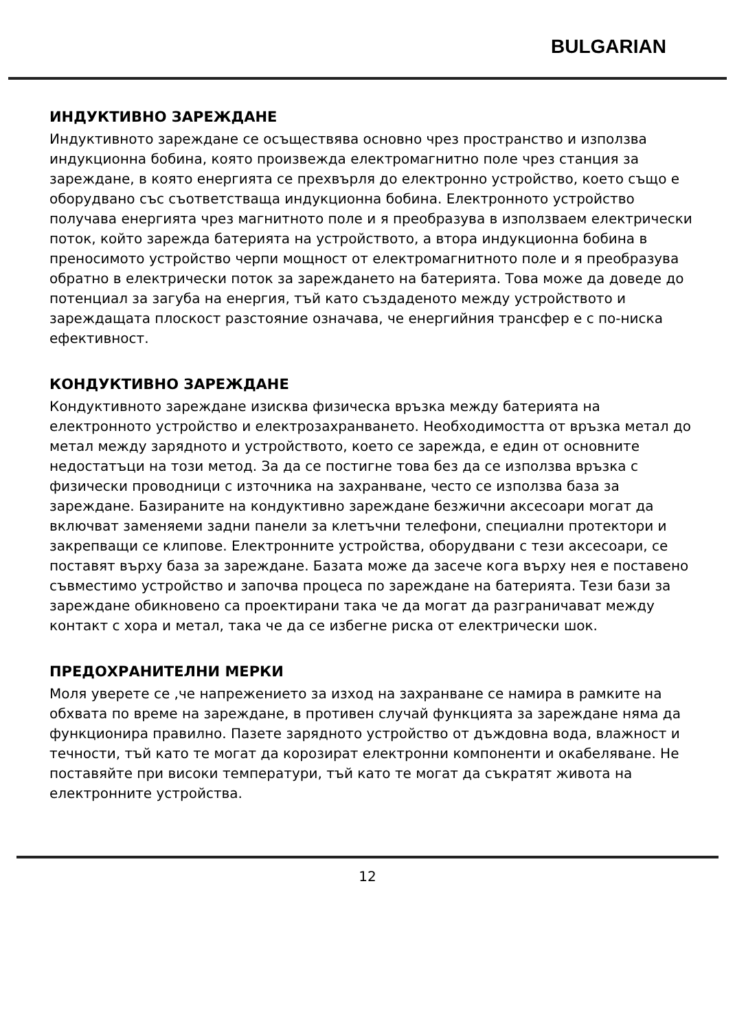BULGARIAN
ИНДУКТИВНО ЗАРЕЖДАНЕ
Индуктивното зареждане се осъществява основно чрез пространство и използва индукционна бобина, която произвежда електромагнитно поле чрез станция за зареждане, в която енергията се прехвърля до електронно устройство, което също е оборудвано със съответстваща индукционна бобина. Електронното устройство получава енергията чрез магнитното поле и я преобразува в използваем електрически поток, който зарежда батерията на устройството, а втора индукционна бобина в преносимото устройство черпи мощност от електромагнитното поле и я преобразува обратно в електрически поток за зареждането на батерията. Това може да доведе до потенциал за загуба на енергия, тъй като създаденото между устройството и зареждащата плоскост разстояние означава, че енергийния трансфер е с по-ниска ефективност.
КОНДУКТИВНО ЗАРЕЖДАНЕ
Кондуктивното зареждане изисква физическа връзка между батерията на електронното устройство и електрозахранването. Необходимостта от връзка метал до метал между зарядното и устройството, което се зарежда, е един от основните недостатъци на този метод. За да се постигне това без да се използва връзка с физически проводници с източника на захранване, често се използва база за зареждане. Базираните на кондуктивно зареждане безжични аксесоари могат да включват заменяеми задни панели за клетъчни телефони, специални протектори и закрепващи се клипове. Електронните устройства, оборудвани с тези аксесоари, се поставят върху база за зареждане. Базата може да засече кога върху нея е поставено съвместимо устройство и започва процеса по зареждане на батерията. Тези бази за зареждане обикновено са проектирани така че да могат да разграничават между контакт с хора и метал, така че да се избегне риска от електрически шок.
ПРЕДОХРАНИТЕЛНИ МЕРКИ
Моля уверете се ,че напрежението за изход на захранване се намира в рамките на обхвата по време на зареждане, в противен случай функцията за зареждане няма да функционира правилно. Пазете зарядното устройство от дъждовна вода, влажност и течности, тъй като те могат да корозират електронни компоненти и окабеляване. Не поставяйте при високи температури, тъй като те могат да съкратят живота на електронните устройства.
12